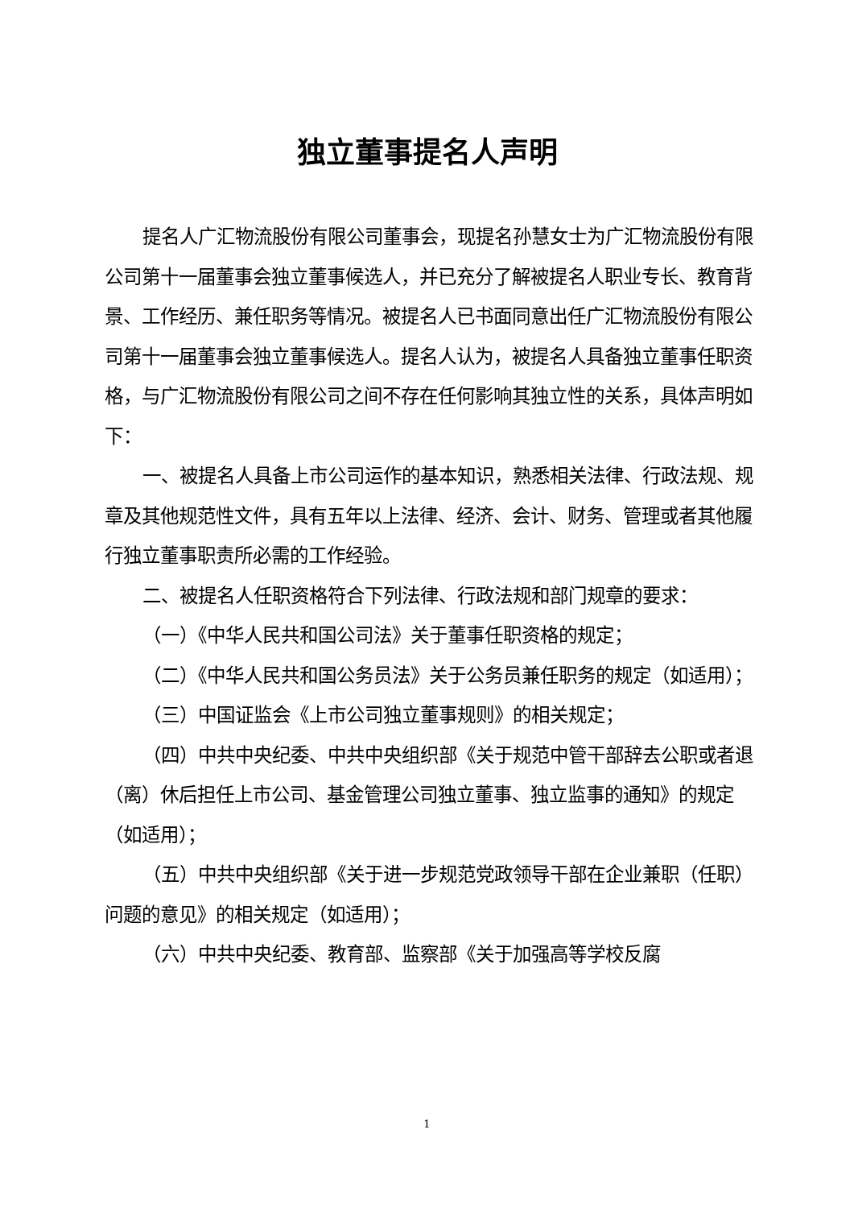独立董事提名人声明
提名人广汇物流股份有限公司董事会，现提名孙慧女士为广汇物流股份有限公司第十一届董事会独立董事候选人，并已充分了解被提名人职业专长、教育背景、工作经历、兼任职务等情况。被提名人已书面同意出任广汇物流股份有限公司第十一届董事会独立董事候选人。提名人认为，被提名人具备独立董事任职资格，与广汇物流股份有限公司之间不存在任何影响其独立性的关系，具体声明如下：
一、被提名人具备上市公司运作的基本知识，熟悉相关法律、行政法规、规章及其他规范性文件，具有五年以上法律、经济、会计、财务、管理或者其他履行独立董事职责所必需的工作经验。
二、被提名人任职资格符合下列法律、行政法规和部门规章的要求：
（一）《中华人民共和国公司法》关于董事任职资格的规定；
（二）《中华人民共和国公务员法》关于公务员兼任职务的规定（如适用）；
（三）中国证监会《上市公司独立董事规则》的相关规定；
（四）中共中央纪委、中共中央组织部《关于规范中管干部辞去公职或者退（离）休后担任上市公司、基金管理公司独立董事、独立监事的通知》的规定（如适用）；
（五）中共中央组织部《关于进一步规范党政领导干部在企业兼职（任职）问题的意见》的相关规定（如适用）；
（六）中共中央纪委、教育部、监察部《关于加强高等学校反腐
1